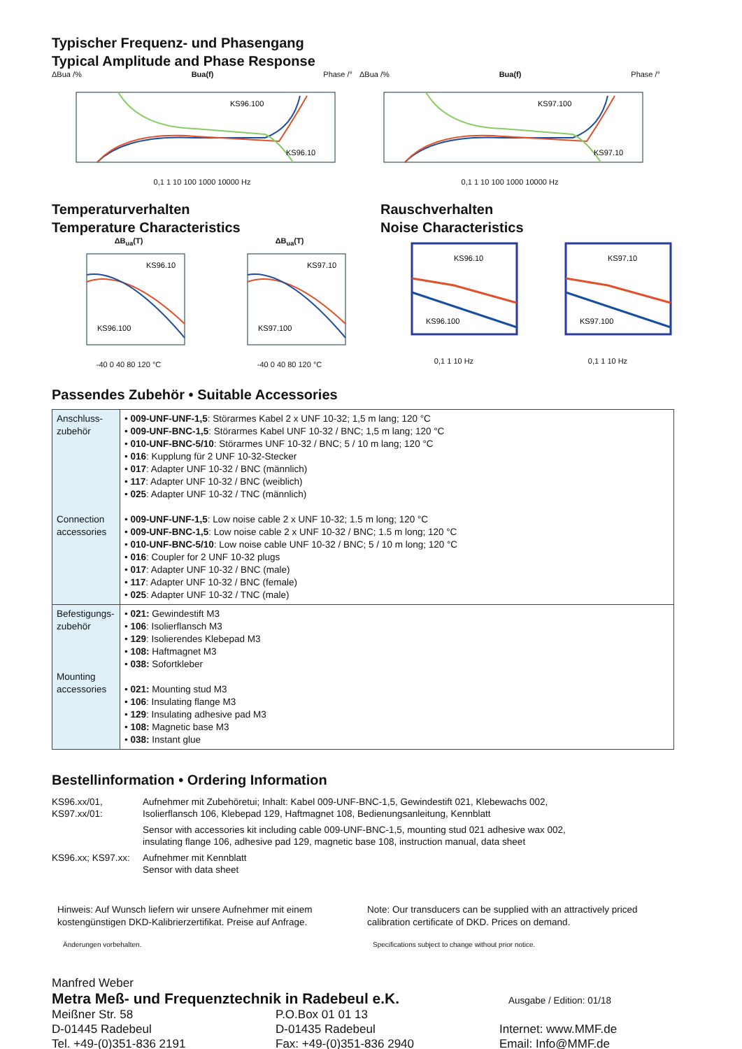Typischer Frequenz- und Phasengang
Typical Amplitude and Phase Response
ΔBua /% Bua(f) Phase /°
KS96.100
KS96.10
0,1 1 10 100 1000 10000 Hz
ΔBua /% Bua(f) Phase /°
KS97.100
KS97.10
0,1 1 10 100 1000 10000 Hz
Temperaturverhalten
Temperature Characteristics
ΔB<sub>ua</sub>(T)
KS96.10
KS96.100
-40 0 40 80 120 °C
ΔB<sub>ua</sub>(T)
KS97.10
KS97.100
-40 0 40 80 120 °C
Rauschverhalten
Noise Characteristics
KS96.10
KS96.100
0,1 1 10 Hz
KS97.10
KS97.100
0,1 1 10 Hz
Passendes Zubehör • Suitable Accessories
| Anschluss- zubehör Connection accessories | • 009-UNF-UNF-1,5 : Störarmes Kabel 2 x UNF 10-32; 1,5 m lang; 120 °C • 009-UNF-BNC-1,5 : Störarmes Kabel UNF 10-32 / BNC; 1,5 m lang; 120 °C • 010-UNF-BNC-5/10 : Störarmes UNF 10-32 / BNC; 5 / 10 m lang; 120 °C • 016 : Kupplung für 2 UNF 10-32-Stecker • 017 : Adapter UNF 10-32 / BNC (männlich) • 117 : Adapter UNF 10-32 / BNC (weiblich) • 025 : Adapter UNF 10-32 / TNC (männlich) • 009-UNF-UNF-1,5 : Low noise cable 2 x UNF 10-32; 1.5 m long; 120 °C • 009-UNF-BNC-1,5 : Low noise cable 2 x UNF 10-32 / BNC; 1.5 m long; 120 °C • 010-UNF-BNC-5/10 : Low noise cable UNF 10-32 / BNC; 5 / 10 m long; 120 °C • 016 : Coupler for 2 UNF 10-32 plugs • 017 : Adapter UNF 10-32 / BNC (male) • 117 : Adapter UNF 10-32 / BNC (female) • 025 : Adapter UNF 10-32 / TNC (male) |
| Befestigungs- zubehör Mounting accessories | • 021: Gewindestift M3 • 106 : Isolierflansch M3 • 129 : Isolierendes Klebepad M3 • 108: Haftmagnet M3 • 038: Sofortkleber • 021: Mounting stud M3 • 106 : Insulating flange M3 • 129 : Insulating adhesive pad M3 • 108: Magnetic base M3 • 038: Instant glue |
Bestellinformation • Ordering Information
KS96.xx/01,
KS97.xx/01:
Aufnehmer mit Zubehöretui; Inhalt: Kabel 009-UNF-BNC-1,5, Gewindestift 021, Klebewachs 002,
Isolierflansch 106, Klebepad 129, Haftmagnet 108, Bedienungsanleitung, Kennblatt
Sensor with accessories kit including cable 009-UNF-BNC-1,5, mounting stud 021 adhesive wax 002,
insulating flange 106, adhesive pad 129, magnetic base 108, instruction manual, data sheet
KS96.xx; KS97.xx:
Aufnehmer mit Kennblatt
Sensor with data sheet
Hinweis: Auf Wunsch liefern wir unsere Aufnehmer mit einem kostengünstigen DKD-Kalibrierzertifikat. Preise auf Anfrage.
Änderungen vorbehalten.
Note: Our transducers can be supplied with an attractively priced calibration certificate of DKD. Prices on demand.
Specifications subject to change without prior notice.
Manfred Weber
Metra Meß- und Frequenztechnik in Radebeul e.K. Ausgabe / Edition: 01/18
Meißner Str. 58
D-01445 Radebeul
Tel. +49-(0)351-836 2191
P.O.Box 01 01 13
D-01435 Radebeul
Fax: +49-(0)351-836 2940
Internet: www.MMF.de
Email: Info@MMF.de